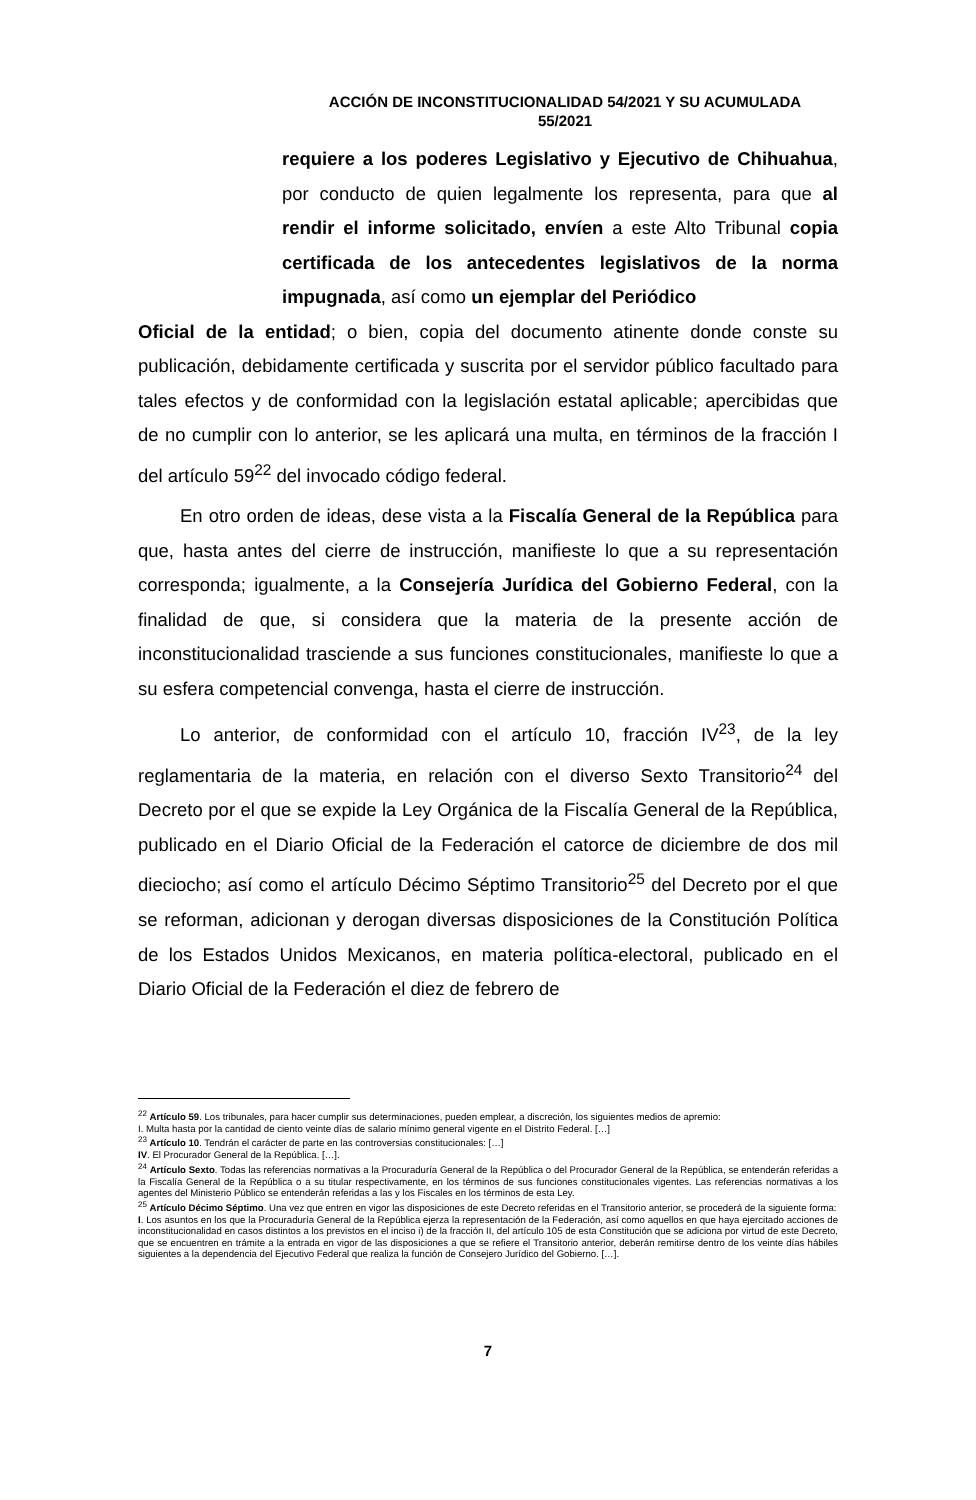ACCIÓN DE INCONSTITUCIONALIDAD 54/2021 Y SU ACUMULADA 55/2021
requiere a los poderes Legislativo y Ejecutivo de Chihuahua, por conducto de quien legalmente los representa, para que al rendir el informe solicitado, envíen a este Alto Tribunal copia certificada de los antecedentes legislativos de la norma impugnada, así como un ejemplar del Periódico
Oficial de la entidad; o bien, copia del documento atinente donde conste su publicación, debidamente certificada y suscrita por el servidor público facultado para tales efectos y de conformidad con la legislación estatal aplicable; apercibidas que de no cumplir con lo anterior, se les aplicará una multa, en términos de la fracción I del artículo 59<sup>22</sup> del invocado código federal.
En otro orden de ideas, dese vista a la Fiscalía General de la República para que, hasta antes del cierre de instrucción, manifieste lo que a su representación corresponda; igualmente, a la Consejería Jurídica del Gobierno Federal, con la finalidad de que, si considera que la materia de la presente acción de inconstitucionalidad trasciende a sus funciones constitucionales, manifieste lo que a su esfera competencial convenga, hasta el cierre de instrucción.
Lo anterior, de conformidad con el artículo 10, fracción IV<sup>23</sup>, de la ley reglamentaria de la materia, en relación con el diverso Sexto Transitorio<sup>24</sup> del Decreto por el que se expide la Ley Orgánica de la Fiscalía General de la República, publicado en el Diario Oficial de la Federación el catorce de diciembre de dos mil dieciocho; así como el artículo Décimo Séptimo Transitorio<sup>25</sup> del Decreto por el que se reforman, adicionan y derogan diversas disposiciones de la Constitución Política de los Estados Unidos Mexicanos, en materia política-electoral, publicado en el Diario Oficial de la Federación el diez de febrero de
<sup>22</sup> Artículo 59. Los tribunales, para hacer cumplir sus determinaciones, pueden emplear, a discreción, los siguientes medios de apremio:
I. Multa hasta por la cantidad de ciento veinte días de salario mínimo general vigente en el Distrito Federal. […]
<sup>23</sup> Artículo 10. Tendrán el carácter de parte en las controversias constitucionales: […]
IV. El Procurador General de la República. […].
<sup>24</sup> Artículo Sexto. Todas las referencias normativas a la Procuraduría General de la República o del Procurador General de la República, se entenderán referidas a la Fiscalía General de la República o a su titular respectivamente, en los términos de sus funciones constitucionales vigentes. Las referencias normativas a los agentes del Ministerio Público se entenderán referidas a las y los Fiscales en los términos de esta Ley.
<sup>25</sup> Artículo Décimo Séptimo. Una vez que entren en vigor las disposiciones de este Decreto referidas en el Transitorio anterior, se procederá de la siguiente forma:
I. Los asuntos en los que la Procuraduría General de la República ejerza la representación de la Federación, así como aquellos en que haya ejercitado acciones de inconstitucionalidad en casos distintos a los previstos en el inciso i) de la fracción II, del artículo 105 de esta Constitución que se adiciona por virtud de este Decreto, que se encuentren en trámite a la entrada en vigor de las disposiciones a que se refiere el Transitorio anterior, deberán remitirse dentro de los veinte días hábiles siguientes a la dependencia del Ejecutivo Federal que realiza la función de Consejero Jurídico del Gobierno. […].
7